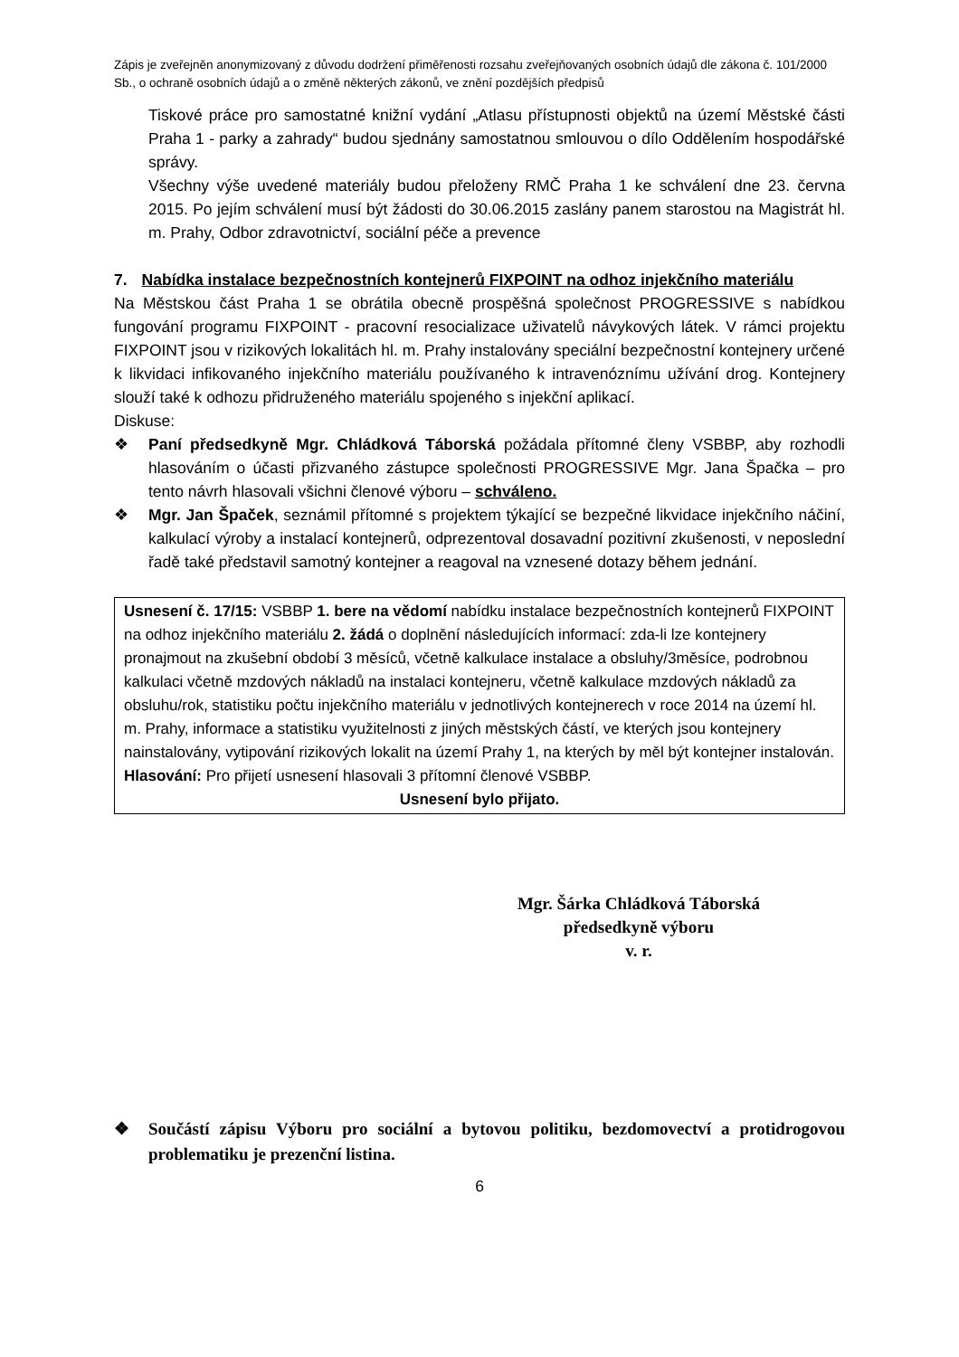Zápis je zveřejněn anonymizovaný z důvodu dodržení přiměřenosti rozsahu zveřejňovaných osobních údajů dle zákona č. 101/2000 Sb., o ochraně osobních údajů a o změně některých zákonů, ve znění pozdějších předpisů
Tiskové práce pro samostatné knižní vydání „Atlasu přístupnosti objektů na území Městské části Praha 1 - parky a zahrady“ budou sjednány samostatnou smlouvou o dílo Oddělením hospodářské správy.
Všechny výše uvedené materiály budou přeloženy RMČ Praha 1 ke schválení dne 23. června 2015. Po jejím schválení musí být žádosti do 30.06.2015 zaslány panem starostou na Magistrát hl. m. Prahy, Odbor zdravotnictví, sociální péče a prevence
7. Nabídka instalace bezpečnostních kontejnerů FIXPOINT na odhoz injekčního materiálu
Na Městskou část Praha 1 se obrátila obecně prospěšná společnost PROGRESSIVE s nabídkou fungování programu FIXPOINT - pracovní resocializace uživatelů návykových látek. V rámci projektu FIXPOINT jsou v rizikových lokalitách hl. m. Prahy instalovány speciální bezpečnostní kontejnery určené k likvidaci infikovaného injekčního materiálu používaného k intravenóznímu užívání drog. Kontejnery slouží také k odhozu přidruženého materiálu spojeného s injekční aplikací.
Diskuse:
❖ Paní předsedkyně Mgr. Chládková Táborská požádala přítomné členy VSBBP, aby rozhodli hlasováním o účasti přizvaného zástupce společnosti PROGRESSIVE Mgr. Jana Špačka – pro tento návrh hlasovali všichni členové výboru – schváleno.
❖ Mgr. Jan Špaček, seznámil přítomné s projektem týkající se bezpečné likvidace injekčního náčiní, kalkulací výroby a instalací kontejnerů, odprezentoval dosavadní pozitivní zkušenosti, v neposlední řadě také představil samotný kontejner a reagoval na vznesené dotazy během jednání.
Usnesení č. 17/15: VSBBP 1. bere na vědomí nabídku instalace bezpečnostních kontejnerů FIXPOINT na odhoz injekčního materiálu 2. žádá o doplnění následujících informací: zda-li lze kontejnery pronajmout na zkušební období 3 měsíců, včetně kalkulace instalace a obsluhy/3měsíce, podrobnou kalkulaci včetně mzdových nákladů na instalaci kontejneru, včetně kalkulace mzdových nákladů za obsluhu/rok, statistiku počtu injekčního materiálu v jednotlivých kontejnerech v roce 2014 na území hl. m. Prahy, informace a statistiku využitelnosti z jiných městských částí, ve kterých jsou kontejnery nainstalovány, vytipování rizikových lokalit na území Prahy 1, na kterých by měl být kontejner instalován.
Hlasování: Pro přijetí usnesení hlasovali 3 přítomní členové VSBBP.
Usnesení bylo přijato.
Mgr. Šárka Chládková Táborská
předsedkyně výboru
v. r.
❖ Součástí zápisu Výboru pro sociální a bytovou politiku, bezdomovectví a protidrogovou problematiku je prezenční listina.
6